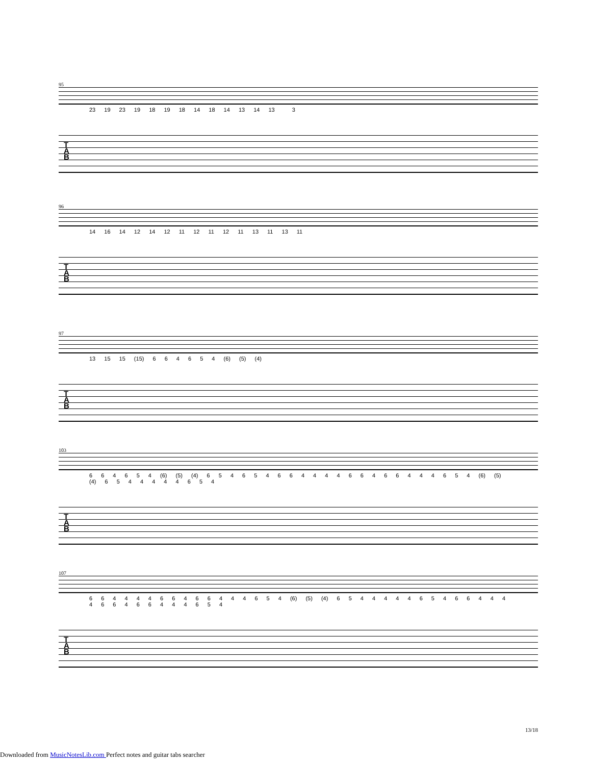95
23 19 23 19 18 19 18 14 18 14 13 14 13 3
T
A
B
96
14 16 14 12 14 12 11 12 11 12 11 13 11 13 11
T
A
B
97
13 15 15 (15) 6 6 4 6 5 4 (6) (5) (4)
T
A
B
103
6 6 4 6 5 4 (6) (5) (4) 6 5 4 6 5 4 6 6 4 4 4 4 6 6 4 6 6 4 4 4 6 5 4 (6) (5) (4) 6 5 4 4 4 4 4 6 5 4
T
A
B
107
6 6 4 4 4 4 6 6 4 6 6 4 4 4 6 5 4 (6) (5) (4) 6 5 4 4 4 4 4 6 5 4 6 6 4 4 4 4 6 6 4 6 6 4 4 4 6 5 4
T
A
B
13/18
Downloaded from MusicNotesLib.com Perfect notes and guitar tabs searcher